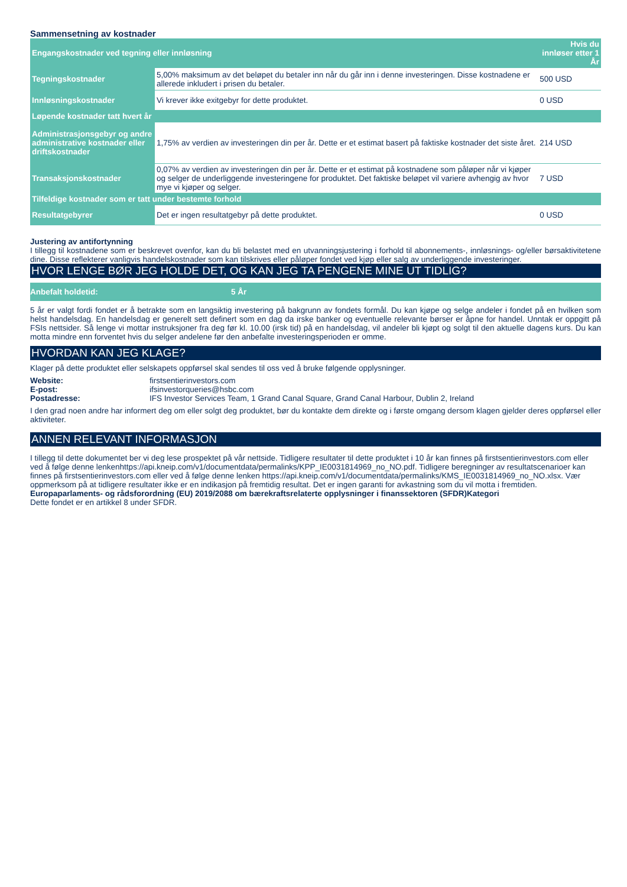Sammensetning av kostnader
| Engangskostnader ved tegning eller innløsning | | Hvis du innløser etter 1 År |
| Tegningskostnader | 5,00% maksimum av det beløpet du betaler inn når du går inn i denne investeringen. Disse kostnadene er allerede inkludert i prisen du betaler. | 500 USD |
| Innløsningskostnader | Vi krever ikke exitgebyr for dette produktet. | 0 USD |
| Løpende kostnader tatt hvert år | | |
| Administrasjonsgebyr og andre administrative kostnader eller driftskostnader | 1,75% av verdien av investeringen din per år. Dette er et estimat basert på faktiske kostnader det siste året. | 214 USD |
| Transaksjonskostnader | 0,07% av verdien av investeringen din per år. Dette er et estimat på kostnadene som påløper når vi kjøper og selger de underliggende investeringene for produktet. Det faktiske beløpet vil variere avhengig av hvor mye vi kjøper og selger. | 7 USD |
| Tilfeldige kostnader som er tatt under bestemte forhold | | |
| Resultatgebyrer | Det er ingen resultatgebyr på dette produktet. | 0 USD |
Justering av antifortynning
I tillegg til kostnadene som er beskrevet ovenfor, kan du bli belastet med en utvanningsjustering i forhold til abonnements-, innløsnings- og/eller børsaktivitetene dine. Disse reflekterer vanligvis handelskostnader som kan tilskrives eller påløper fondet ved kjøp eller salg av underliggende investeringer.
HVOR LENGE BØR JEG HOLDE DET, OG KAN JEG TA PENGENE MINE UT TIDLIG?
Anbefalt holdetid: 5 År
5 år er valgt fordi fondet er å betrakte som en langsiktig investering på bakgrunn av fondets formål. Du kan kjøpe og selge andeler i fondet på en hvilken som helst handelsdag. En handelsdag er generelt sett definert som en dag da irske banker og eventuelle relevante børser er åpne for handel. Unntak er oppgitt på FSIs nettsider. Så lenge vi mottar instruksjoner fra deg før kl. 10.00 (irsk tid) på en handelsdag, vil andeler bli kjøpt og solgt til den aktuelle dagens kurs. Du kan motta mindre enn forventet hvis du selger andelene før den anbefalte investeringsperioden er omme.
HVORDAN KAN JEG KLAGE?
Klager på dette produktet eller selskapets oppførsel skal sendes til oss ved å bruke følgende opplysninger.
| Website: | firstsentierinvestors.com |
| E-post: | ifsinvestorqueries@hsbc.com |
| Postadresse: | IFS Investor Services Team, 1 Grand Canal Square, Grand Canal Harbour, Dublin 2, Ireland |
I den grad noen andre har informert deg om eller solgt deg produktet, bør du kontakte dem direkte og i første omgang dersom klagen gjelder deres oppførsel eller aktiviteter.
ANNEN RELEVANT INFORMASJON
I tillegg til dette dokumentet ber vi deg lese prospektet på vår nettside. Tidligere resultater til dette produktet i 10 år kan finnes på firstsentierinvestors.com eller ved å følge denne lenkenhttps://api.kneip.com/v1/documentdata/permalinks/KPP_IE0031814969_no_NO.pdf. Tidligere beregninger av resultatscenarioer kan finnes på firstsentierinvestors.com eller ved å følge denne lenken https://api.kneip.com/v1/documentdata/permalinks/KMS_IE0031814969_no_NO.xlsx. Vær oppmerksom på at tidligere resultater ikke er en indikasjon på fremtidig resultat. Det er ingen garanti for avkastning som du vil motta i fremtiden.
Europaparlaments- og rådsforordning (EU) 2019/2088 om bærekraftsrelaterte opplysninger i finanssektoren (SFDR)Kategori
Dette fondet er en artikkel 8 under SFDR.